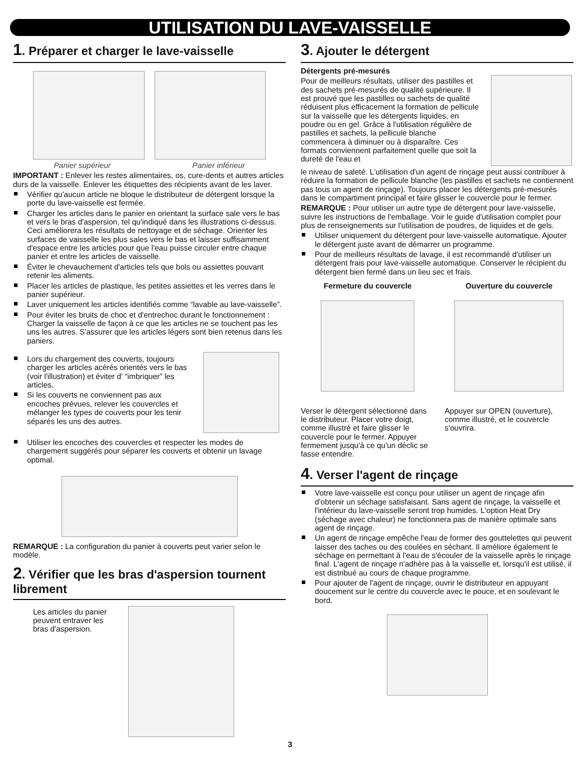UTILISATION DU LAVE-VAISSELLE
1. Préparer et charger le lave-vaisselle
Panier supérieur Panier inférieur
IMPORTANT : Enlever les restes alimentaires, os, cure-dents et autres articles durs de la vaisselle. Enlever les étiquettes des récipients avant de les laver.
Vérifier qu'aucun article ne bloque le distributeur de détergent lorsque la porte du lave-vaisselle est fermée.
Charger les articles dans le panier en orientant la surface sale vers le bas et vers le bras d'aspersion, tel qu'indiqué dans les illustrations ci-dessus. Ceci améliorera les résultats de nettoyage et de séchage. Orienter les surfaces de vaisselle les plus sales vers le bas et laisser suffisamment d'espace entre les articles pour que l'eau puisse circuler entre chaque panier et entre les articles de vaisselle.
Éviter le chevauchement d'articles tels que bols ou assiettes pouvant retenir les aliments.
Placer les articles de plastique, les petites assiettes et les verres dans le panier supérieur.
Laver uniquement les articles identifiés comme “lavable au lave-vaisselle”.
Pour éviter les bruits de choc et d'entrechoc durant le fonctionnement : Charger la vaisselle de façon à ce que les articles ne se touchent pas les uns les autres. S'assurer que les articles légers sont bien retenus dans les paniers.
Lors du chargement des couverts, toujours charger les articles acérés orientés vers le bas (voir l'illustration) et éviter d' “imbriquer” les articles.
Si les couverts ne conviennent pas aux encoches prévues, relever les couvercles et mélanger les types de couverts pour les tenir séparés les uns des autres.
Utiliser les encoches des couvercles et respecter les modes de chargement suggérés pour séparer les couverts et obtenir un lavage optimal.
REMARQUE : La configuration du panier à couverts peut varier selon le modèle.
2. Vérifier que les bras d'aspersion tournent librement
Les articles du panier peuvent entraver les bras d'aspersion.
3. Ajouter le détergent
Détergents pré-mesurés
Pour de meilleurs résultats, utiliser des pastilles et des sachets pré-mesurés de qualité supérieure. Il est prouvé que les pastilles ou sachets de qualité réduisent plus efficacement la formation de pellicule sur la vaisselle que les détergents liquides, en poudre ou en gel. Grâce à l'utilisation régulière de pastilles et sachets, la pellicule blanche commencera à diminuer ou à disparaître. Ces formats conviennent parfaitement quelle que soit la dureté de l'eau et
le niveau de saleté. L'utilisation d'un agent de rinçage peut aussi contribuer à réduire la formation de pellicule blanche (les pastilles et sachets ne contiennent pas tous un agent de rinçage). Toujours placer les détergents pré-mesurés dans le compartiment principal et faire glisser le couvercle pour le fermer.
REMARQUE : Pour utiliser un autre type de détergent pour lave-vaisselle, suivre les instructions de l'emballage. Voir le guide d'utilisation complet pour plus de renseignements sur l'utilisation de poudres, de liquides et de gels.
Utiliser uniquement du détergent pour lave-vaisselle automatique. Ajouter le détergent juste avant de démarrer un programme.
Pour de meilleurs résultats de lavage, il est recommandé d'utiliser un détergent frais pour lave-vaisselle automatique. Conserver le récipient du détergent bien fermé dans un lieu sec et frais.
Fermeture du couvercle
Verser le détergent sélectionné dans le distributeur. Placer votre doigt, comme illustré et faire glisser le couvercle pour le fermer. Appuyer fermement jusqu'à ce qu'un déclic se fasse entendre.
Ouverture du couvercle
Appuyer sur OPEN (ouverture), comme illustré, et le couvercle s'ouvrira.
4. Verser l'agent de rinçage
Votre lave-vaisselle est conçu pour utiliser un agent de rinçage afin d'obtenir un séchage satisfaisant. Sans agent de rinçage, la vaisselle et l'intérieur du lave-vaisselle seront trop humides. L'option Heat Dry (séchage avec chaleur) ne fonctionnera pas de manière optimale sans agent de rinçage.
Un agent de rinçage empêche l'eau de former des gouttelettes qui peuvent laisser des taches ou des coulées en séchant. Il améliore également le séchage en permettant à l'eau de s'écouler de la vaisselle après le rinçage final. L'agent de rinçage n'adhère pas à la vaisselle et, lorsqu'il est utilisé, il est distribué au cours de chaque programme.
Pour ajouter de l'agent de rinçage, ouvrir le distributeur en appuyant doucement sur le centre du couvercle avec le pouce, et en soulevant le bord.
3